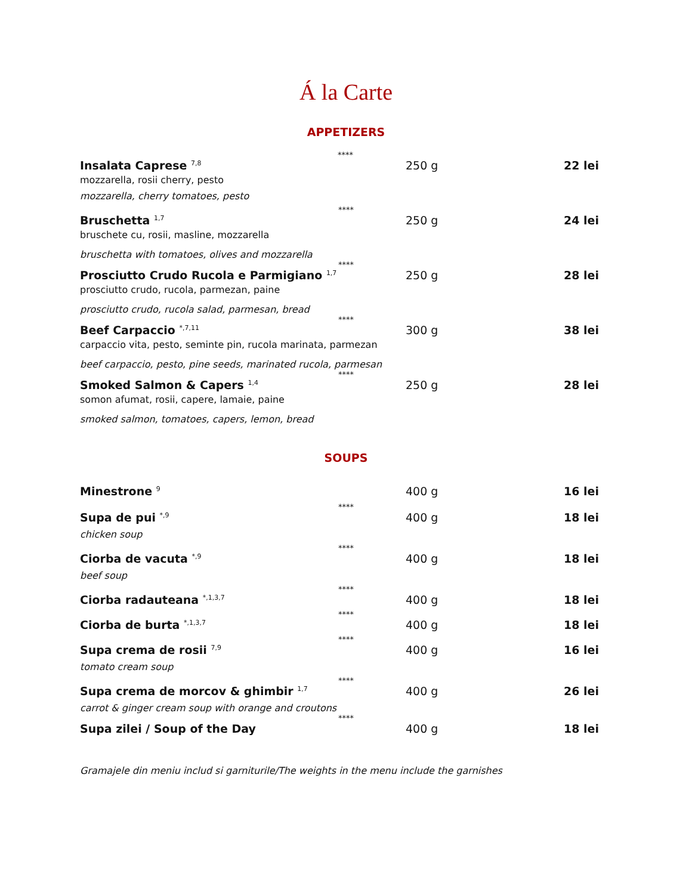Á la Carte
APPETIZERS
****
Insalata Caprese <sup>7,8</sup>
250 g 22 lei
mozzarella, rosii cherry, pesto
mozzarella, cherry tomatoes, pesto
****
Bruschetta <sup>1,7</sup>
250 g 24 lei
bruschete cu, rosii, masline, mozzarella
bruschetta with tomatoes, olives and mozzarella
****
Prosciutto Crudo Rucola e Parmigiano <sup>1,7</sup>
250 g 28 lei
prosciutto crudo, rucola, parmezan, paine
prosciutto crudo, rucola salad, parmesan, bread
****
Beef Carpaccio <sup>*,7,11</sup>
300 g 38 lei
carpaccio vita, pesto, seminte pin, rucola marinata, parmezan
beef carpaccio, pesto, pine seeds, marinated rucola, parmesan
****
Smoked Salmon & Capers <sup>1,4</sup>
250 g 28 lei
somon afumat, rosii, capere, lamaie, paine
smoked salmon, tomatoes, capers, lemon, bread
SOUPS
Minestrone <sup>9</sup>
400 g 16 lei
****
Supa de pui <sup>*,9</sup>
400 g 18 lei
chicken soup
****
Ciorba de vacuta <sup>*,9</sup>
400 g 18 lei
beef soup
****
Ciorba radauteana <sup>*,1,3,7</sup>
400 g 18 lei
****
Ciorba de burta <sup>*,1,3,7</sup>
400 g 18 lei
****
Supa crema de rosii <sup>7,9</sup>
400 g 16 lei
tomato cream soup
****
Supa crema de morcov & ghimbir <sup>1,7</sup>
400 g 26 lei
carrot & ginger cream soup with orange and croutons
****
Supa zilei / Soup of the Day 400 g 18 lei
Gramajele din meniu includ si garniturile/The weights in the menu include the garnishes